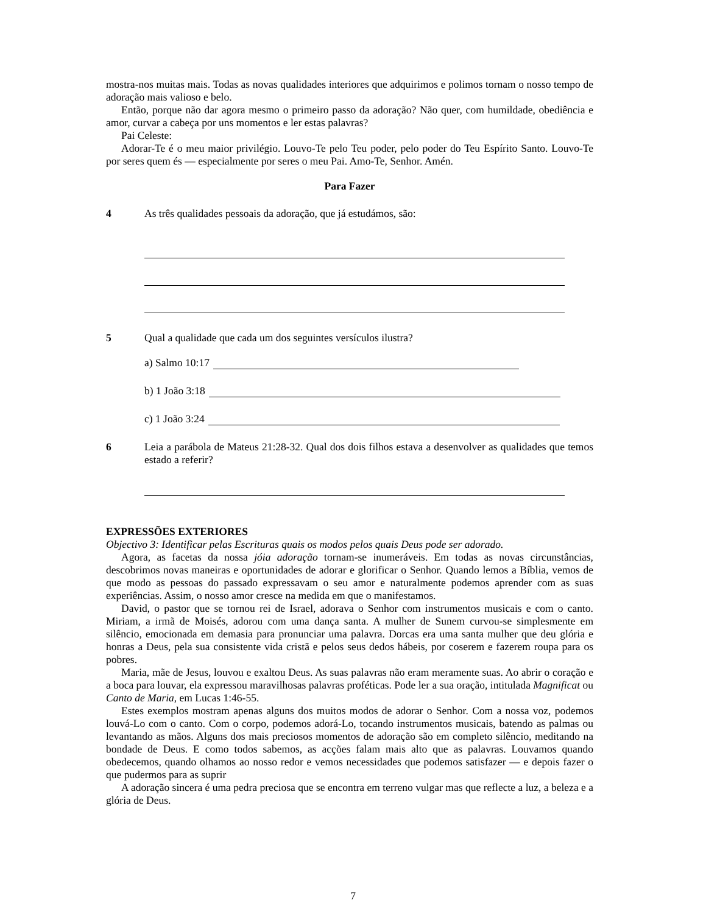mostra-nos muitas mais. Todas as novas qualidades interiores que adquirimos e polimos tornam o nosso tempo de adoração mais valioso e belo.
Então, porque não dar agora mesmo o primeiro passo da adoração? Não quer, com humildade, obediência e amor, curvar a cabeça por uns momentos e ler estas palavras?
Pai Celeste:
Adorar-Te é o meu maior privilégio. Louvo-Te pelo Teu poder, pelo poder do Teu Espírito Santo. Louvo-Te por seres quem és — especialmente por seres o meu Pai. Amo-Te, Senhor. Amén.
Para Fazer
4 As três qualidades pessoais da adoração, que já estudámos, são:
5 Qual a qualidade que cada um dos seguintes versículos ilustra?
a) Salmo 10:17
b) 1 João 3:18
c) 1 João 3:24
6 Leia a parábola de Mateus 21:28-32. Qual dos dois filhos estava a desenvolver as qualidades que temos estado a referir?
EXPRESSÕES EXTERIORES
Objectivo 3: Identificar pelas Escrituras quais os modos pelos quais Deus pode ser adorado.
Agora, as facetas da nossa jóia adoração tornam-se inumeráveis. Em todas as novas circunstâncias, descobrimos novas maneiras e oportunidades de adorar e glorificar o Senhor. Quando lemos a Bíblia, vemos de que modo as pessoas do passado expressavam o seu amor e naturalmente podemos aprender com as suas experiências. Assim, o nosso amor cresce na medida em que o manifestamos.
David, o pastor que se tornou rei de Israel, adorava o Senhor com instrumentos musicais e com o canto. Miriam, a irmã de Moisés, adorou com uma dança santa. A mulher de Sunem curvou-se simplesmente em silêncio, emocionada em demasia para pronunciar uma palavra. Dorcas era uma santa mulher que deu glória e honras a Deus, pela sua consistente vida cristã e pelos seus dedos hábeis, por coserem e fazerem roupa para os pobres.
Maria, mãe de Jesus, louvou e exaltou Deus. As suas palavras não eram meramente suas. Ao abrir o coração e a boca para louvar, ela expressou maravilhosas palavras proféticas. Pode ler a sua oração, intitulada Magnificat ou Canto de Maria, em Lucas 1:46-55.
Estes exemplos mostram apenas alguns dos muitos modos de adorar o Senhor. Com a nossa voz, podemos louvá-Lo com o canto. Com o corpo, podemos adorá-Lo, tocando instrumentos musicais, batendo as palmas ou levantando as mãos. Alguns dos mais preciosos momentos de adoração são em completo silêncio, meditando na bondade de Deus. E como todos sabemos, as acções falam mais alto que as palavras. Louvamos quando obedecemos, quando olhamos ao nosso redor e vemos necessidades que podemos satisfazer — e depois fazer o que pudermos para as suprir
A adoração sincera é uma pedra preciosa que se encontra em terreno vulgar mas que reflecte a luz, a beleza e a glória de Deus.
7